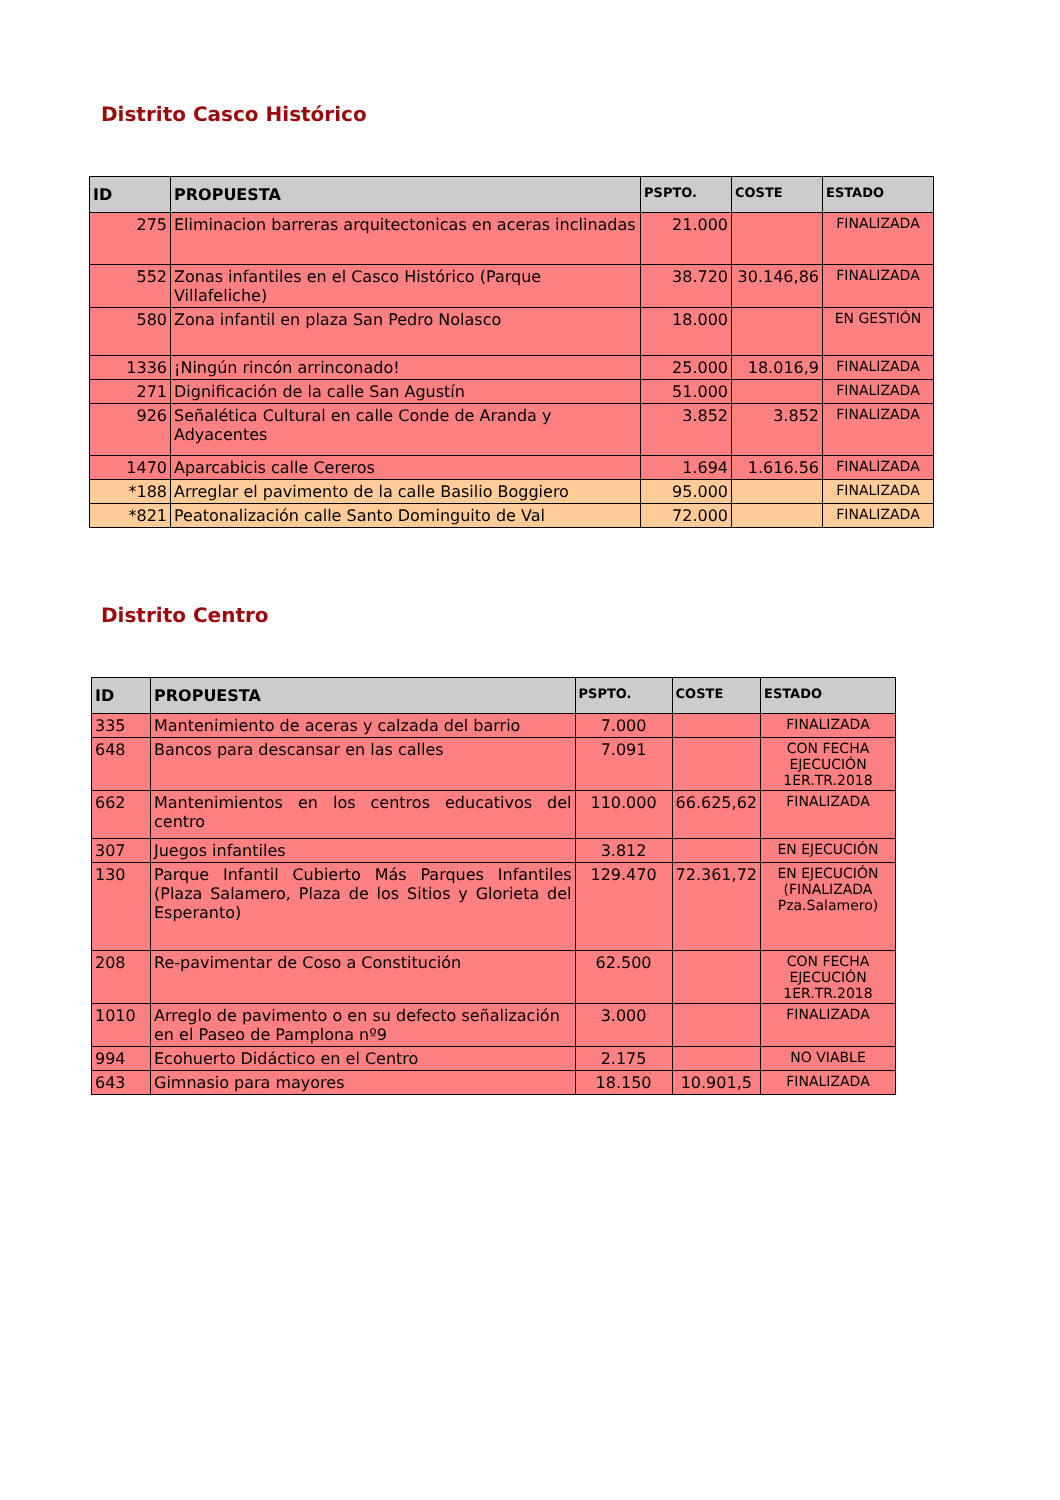Distrito Casco Histórico
| ID | PROPUESTA | PSPTO. | COSTE | ESTADO |
| --- | --- | --- | --- | --- |
| 275 | Eliminacion barreras arquitectonicas en aceras inclinadas | 21.000 | | FINALIZADA |
| 552 | Zonas infantiles en el Casco Histórico (Parque Villafeliche) | 38.720 | 30.146,86 | FINALIZADA |
| 580 | Zona infantil en plaza San Pedro Nolasco | 18.000 | | EN GESTIÓN |
| 1336 | ¡Ningún rincón arrinconado! | 25.000 | 18.016,9 | FINALIZADA |
| 271 | Dignificación de la calle San Agustín | 51.000 | | FINALIZADA |
| 926 | Señalética Cultural en calle Conde de Aranda y Adyacentes | 3.852 | 3.852 | FINALIZADA |
| 1470 | Aparcabicis calle Cereros | 1.694 | 1.616.56 | FINALIZADA |
| *188 | Arreglar el pavimento de la calle Basilio Boggiero | 95.000 | | FINALIZADA |
| *821 | Peatonalización calle Santo Dominguito de Val | 72.000 | | FINALIZADA |
Distrito Centro
| ID | PROPUESTA | PSPTO. | COSTE | ESTADO |
| --- | --- | --- | --- | --- |
| 335 | Mantenimiento de aceras y calzada del barrio | 7.000 | | FINALIZADA |
| 648 | Bancos para descansar en las calles | 7.091 | | CON FECHA EJECUCIÓN 1ER.TR.2018 |
| 662 | Mantenimientos en los centros educativos del centro | 110.000 | 66.625,62 | FINALIZADA |
| 307 | Juegos infantiles | 3.812 | | EN EJECUCIÓN |
| 130 | Parque Infantil Cubierto Más Parques Infantiles (Plaza Salamero, Plaza de los Sitios y Glorieta del Esperanto) | 129.470 | 72.361,72 | EN EJECUCIÓN (FINALIZADA Pza.Salamero) |
| 208 | Re-pavimentar de Coso a Constitución | 62.500 | | CON FECHA EJECUCIÓN 1ER.TR.2018 |
| 1010 | Arreglo de pavimento o en su defecto señalización en el Paseo de Pamplona nº9 | 3.000 | | FINALIZADA |
| 994 | Ecohuerto Didáctico en el Centro | 2.175 | | NO VIABLE |
| 643 | Gimnasio para mayores | 18.150 | 10.901,5 | FINALIZADA |